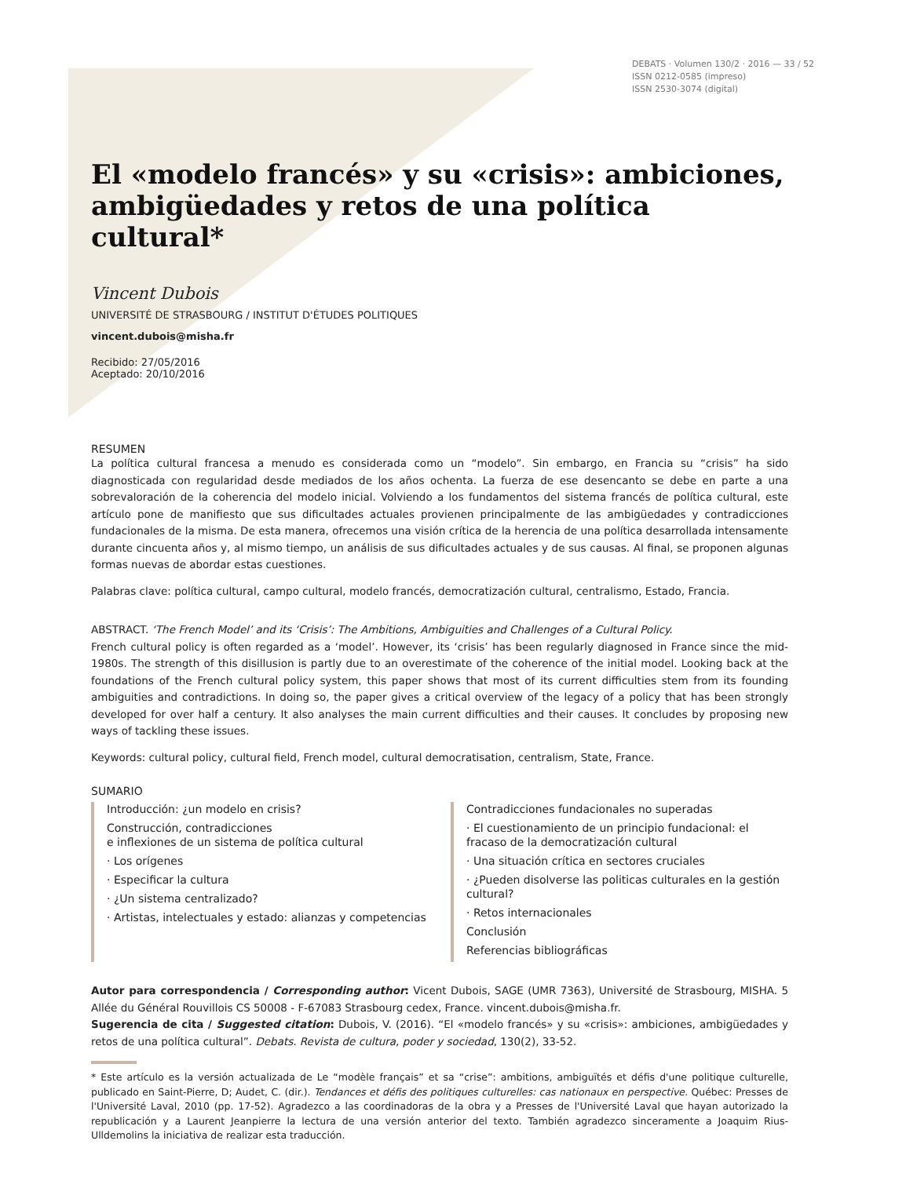DEBATS · Volumen 130/2 · 2016 — 33 / 52
ISSN 0212-0585 (impreso)
ISSN 2530-3074 (digital)
El «modelo francés» y su «crisis»: ambiciones, ambigüedades y retos de una política cultural*
Vincent Dubois
UNIVERSITÉ DE STRASBOURG / INSTITUT D'ÉTUDES POLITIQUES
vincent.dubois@misha.fr
Recibido: 27/05/2016
Aceptado: 20/10/2016
RESUMEN
La política cultural francesa a menudo es considerada como un “modelo”. Sin embargo, en Francia su “crisis” ha sido diagnosticada con regularidad desde mediados de los años ochenta. La fuerza de ese desencanto se debe en parte a una sobrevaloración de la coherencia del modelo inicial. Volviendo a los fundamentos del sistema francés de política cultural, este artículo pone de manifiesto que sus dificultades actuales provienen principalmente de las ambigüedades y contradicciones fundacionales de la misma. De esta manera, ofrecemos una visión crítica de la herencia de una política desarrollada intensamente durante cincuenta años y, al mismo tiempo, un análisis de sus dificultades actuales y de sus causas. Al final, se proponen algunas formas nuevas de abordar estas cuestiones.
Palabras clave: política cultural, campo cultural, modelo francés, democratización cultural, centralismo, Estado, Francia.
ABSTRACT. ‘The French Model’ and its ‘Crisis’: The Ambitions, Ambiguities and Challenges of a Cultural Policy.
French cultural policy is often regarded as a ‘model’. However, its ‘crisis’ has been regularly diagnosed in France since the mid-1980s. The strength of this disillusion is partly due to an overestimate of the coherence of the initial model. Looking back at the foundations of the French cultural policy system, this paper shows that most of its current difficulties stem from its founding ambiguities and contradictions. In doing so, the paper gives a critical overview of the legacy of a policy that has been strongly developed for over half a century. It also analyses the main current difficulties and their causes. It concludes by proposing new ways of tackling these issues.
Keywords: cultural policy, cultural field, French model, cultural democratisation, centralism, State, France.
SUMARIO
Introducción: ¿un modelo en crisis?
Construcción, contradicciones
e inflexiones de un sistema de política cultural
· Los orígenes
· Especificar la cultura
· ¿Un sistema centralizado?
· Artistas, intelectuales y estado: alianzas y competencias
Contradicciones fundacionales no superadas
· El cuestionamiento de un principio fundacional: el fracaso de la democratización cultural
· Una situación crítica en sectores cruciales
· ¿Pueden disolverse las politicas culturales en la gestión cultural?
· Retos internacionales
Conclusión
Referencias bibliográficas
Autor para correspondencia / Corresponding author: Vicent Dubois, SAGE (UMR 7363), Université de Strasbourg, MISHA. 5 Allée du Général Rouvillois CS 50008 - F-67083 Strasbourg cedex, France. vincent.dubois@misha.fr.
Sugerencia de cita / Suggested citation: Dubois, V. (2016). “El «modelo francés» y su «crisis»: ambiciones, ambigüedades y retos de una política cultural”. Debats. Revista de cultura, poder y sociedad, 130(2), 33-52.
* Este artículo es la versión actualizada de Le “modèle français” et sa “crise”: ambitions, ambiguïtés et défis d'une politique culturelle, publicado en Saint-Pierre, D; Audet, C. (dir.). Tendances et défis des politiques culturelles: cas nationaux en perspective. Québec: Presses de l'Université Laval, 2010 (pp. 17-52). Agradezco a las coordinadoras de la obra y a Presses de l'Université Laval que hayan autorizado la republicación y a Laurent Jeanpierre la lectura de una versión anterior del texto. También agradezco sinceramente a Joaquim Rius-Ulldemolins la iniciativa de realizar esta traducción.